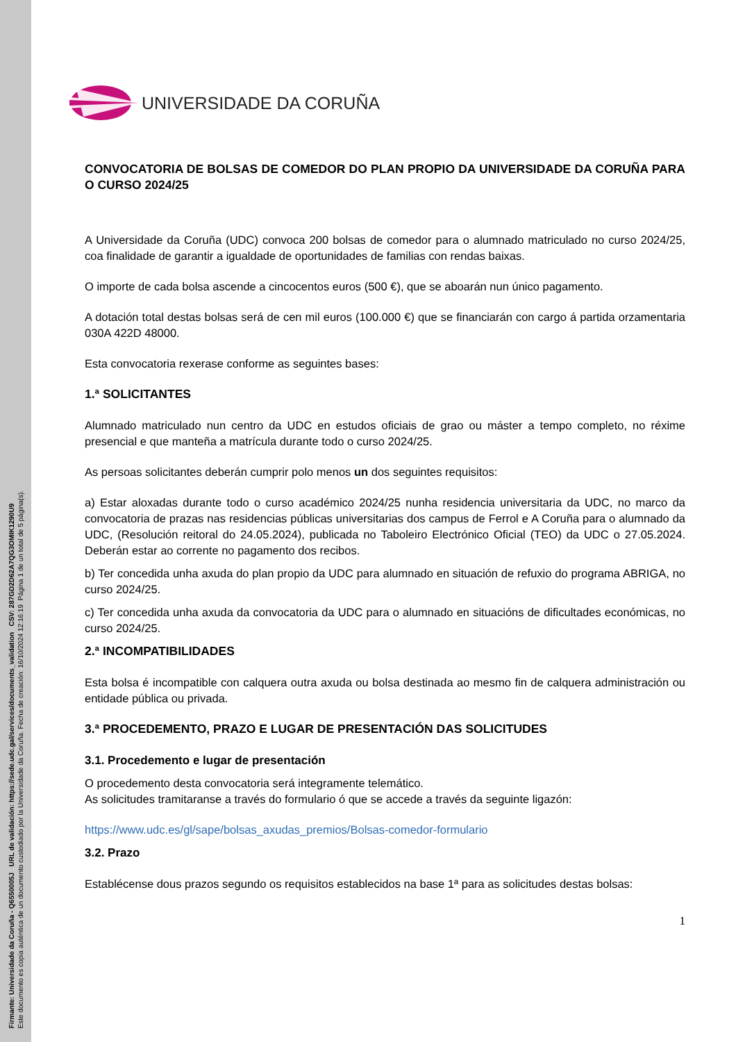Firmante: Universidade da Coruña - Q6550005J URL de validación: https://sede.udc.gal/services/documents_validation CSV: 287GD2D62A7QG3OMIK1290U9
Este documento es copia auténtica de un documento custodiado por la Universidade da Coruña. Fecha de creación: 16/10/2024 12:16:19 Página 1 de un total de 5 página(s).
UNIVERSIDADE DA CORUÑA
CONVOCATORIA DE BOLSAS DE COMEDOR DO PLAN PROPIO DA UNIVERSIDADE DA CORUÑA PARA O CURSO 2024/25
A Universidade da Coruña (UDC) convoca 200 bolsas de comedor para o alumnado matriculado no curso 2024/25, coa finalidade de garantir a igualdade de oportunidades de familias con rendas baixas.
O importe de cada bolsa ascende a cincocentos euros (500 €), que se aboarán nun único pagamento.
A dotación total destas bolsas será de cen mil euros (100.000 €) que se financiarán con cargo á partida orzamentaria 030A 422D 48000.
Esta convocatoria rexerase conforme as seguintes bases:
1.ª SOLICITANTES
Alumnado matriculado nun centro da UDC en estudos oficiais de grao ou máster a tempo completo, no réxime presencial e que manteña a matrícula durante todo o curso 2024/25.
As persoas solicitantes deberán cumprir polo menos un dos seguintes requisitos:
a) Estar aloxadas durante todo o curso académico 2024/25 nunha residencia universitaria da UDC, no marco da convocatoria de prazas nas residencias públicas universitarias dos campus de Ferrol e A Coruña para o alumnado da UDC, (Resolución reitoral do 24.05.2024), publicada no Taboleiro Electrónico Oficial (TEO) da UDC o 27.05.2024. Deberán estar ao corrente no pagamento dos recibos.
b) Ter concedida unha axuda do plan propio da UDC para alumnado en situación de refuxio do programa ABRIGA, no curso 2024/25.
c) Ter concedida unha axuda da convocatoria da UDC para o alumnado en situacións de dificultades económicas, no curso 2024/25.
2.ª INCOMPATIBILIDADES
Esta bolsa é incompatible con calquera outra axuda ou bolsa destinada ao mesmo fin de calquera administración ou entidade pública ou privada.
3.ª PROCEDEMENTO, PRAZO E LUGAR DE PRESENTACIÓN DAS SOLICITUDES
3.1. Procedemento e lugar de presentación
O procedemento desta convocatoria será integramente telemático.
As solicitudes tramitaranse a través do formulario ó que se accede a través da seguinte ligazón:
https://www.udc.es/gl/sape/bolsas_axudas_premios/Bolsas-comedor-formulario
3.2. Prazo
Establécense dous prazos segundo os requisitos establecidos na base 1ª para as solicitudes destas bolsas:
1